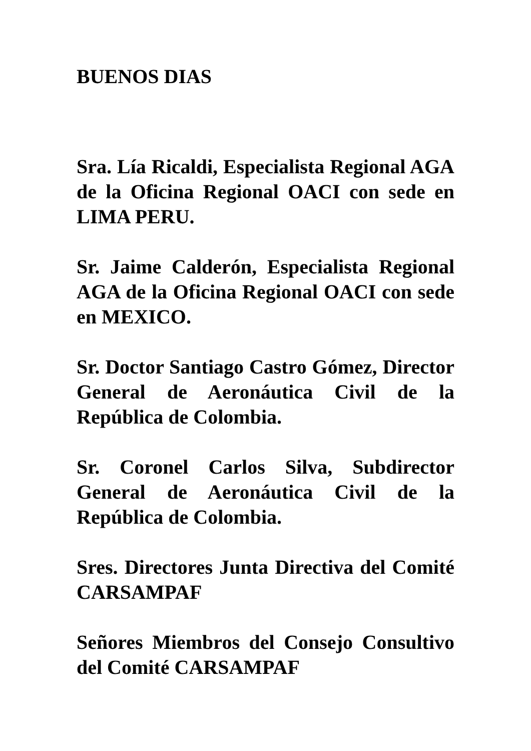BUENOS DIAS
Sra. Lía Ricaldi, Especialista Regional AGA de la Oficina Regional OACI con sede en LIMA PERU.
Sr. Jaime Calderón, Especialista Regional AGA de la Oficina Regional OACI con sede en MEXICO.
Sr. Doctor Santiago Castro Gómez, Director General de Aeronáutica Civil de la República de Colombia.
Sr. Coronel Carlos Silva, Subdirector General de Aeronáutica Civil de la República de Colombia.
Sres. Directores Junta Directiva del Comité CARSAMPAF
Señores Miembros del Consejo Consultivo del Comité CARSAMPAF